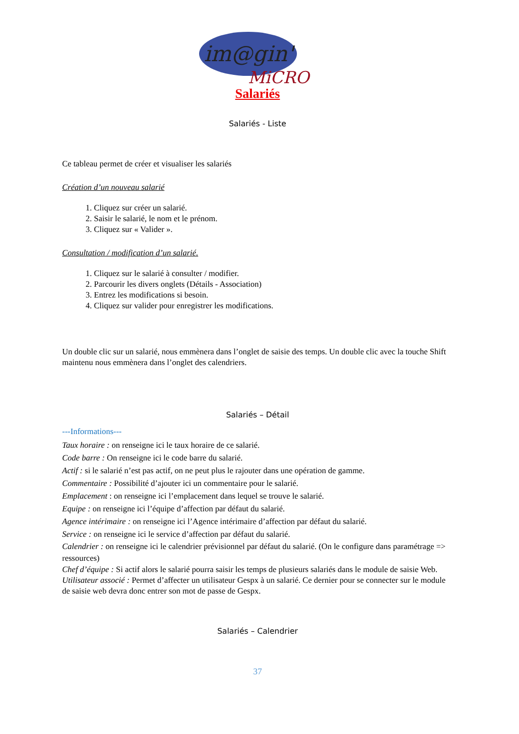im@gin'
MiCRO
Salariés
Salariés - Liste
Ce tableau permet de créer et visualiser les salariés
Création d’un nouveau salarié
1. Cliquez sur créer un salarié.
2. Saisir le salarié, le nom et le prénom.
3. Cliquez sur « Valider ».
Consultation / modification d’un salarié.
1. Cliquez sur le salarié à consulter / modifier.
2. Parcourir les divers onglets (Détails - Association)
3. Entrez les modifications si besoin.
4. Cliquez sur valider pour enregistrer les modifications.
Un double clic sur un salarié, nous emmènera dans l’onglet de saisie des temps. Un double clic avec la touche Shift maintenu nous emmènera dans l’onglet des calendriers.
Salariés – Détail
---Informations---
Taux horaire : on renseigne ici le taux horaire de ce salarié.
Code barre : On renseigne ici le code barre du salarié.
Actif : si le salarié n’est pas actif, on ne peut plus le rajouter dans une opération de gamme.
Commentaire : Possibilité d’ajouter ici un commentaire pour le salarié.
Emplacement : on renseigne ici l’emplacement dans lequel se trouve le salarié.
Equipe : on renseigne ici l’équipe d’affection par défaut du salarié.
Agence intérimaire : on renseigne ici l’Agence intérimaire d’affection par défaut du salarié.
Service : on renseigne ici le service d’affection par défaut du salarié.
Calendrier : on renseigne ici le calendrier prévisionnel par défaut du salarié. (On le configure dans paramétrage => ressources)
Chef d’équipe : Si actif alors le salarié pourra saisir les temps de plusieurs salariés dans le module de saisie Web.
Utilisateur associé : Permet d’affecter un utilisateur Gespx à un salarié. Ce dernier pour se connecter sur le module de saisie web devra donc entrer son mot de passe de Gespx.
Salariés – Calendrier
37